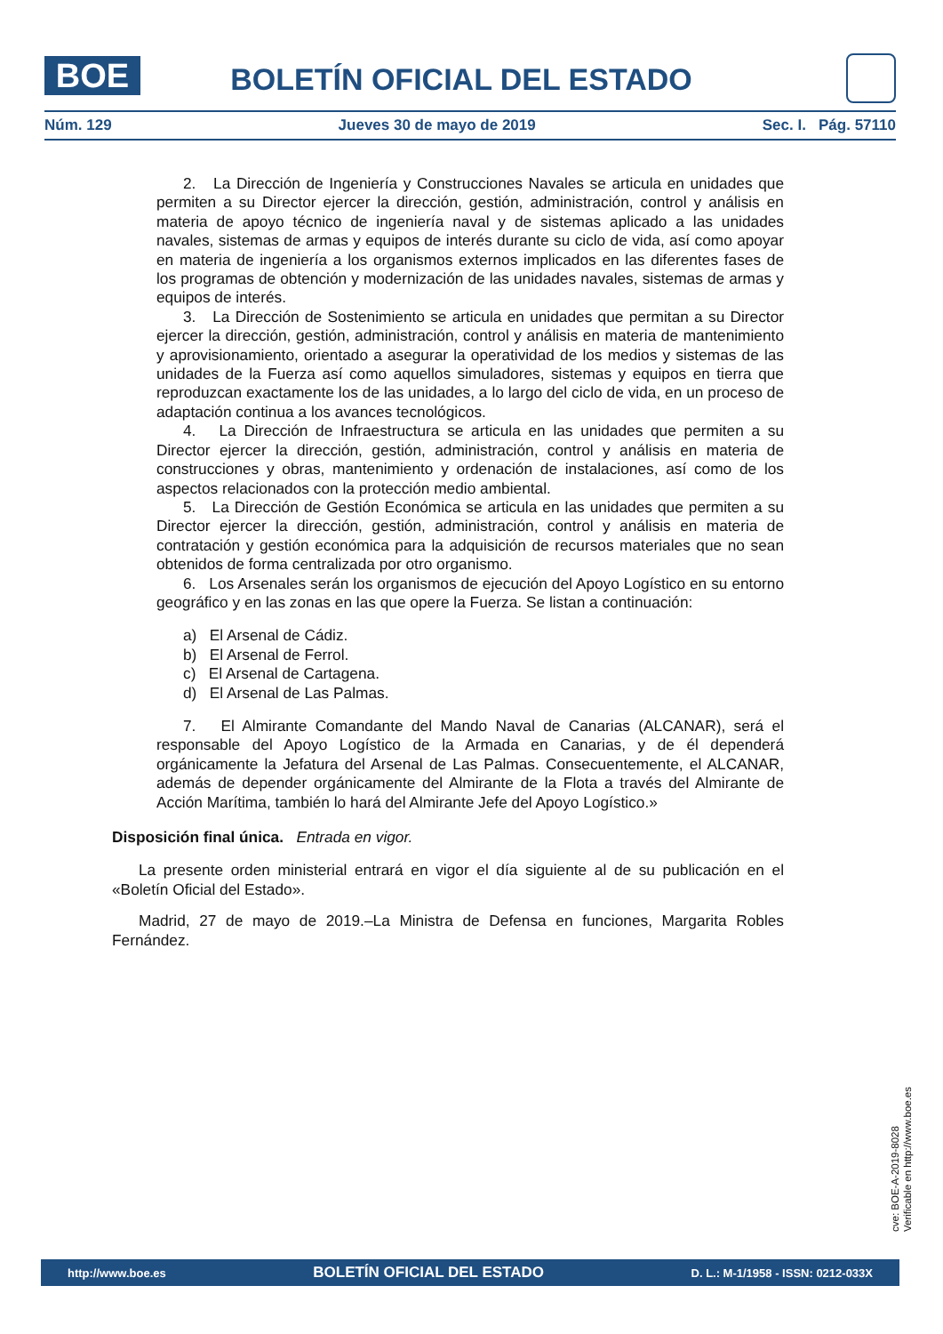BOE
BOLETÍN OFICIAL DEL ESTADO
Núm. 129 Jueves 30 de mayo de 2019 Sec. I. Pág. 57110
2. La Dirección de Ingeniería y Construcciones Navales se articula en unidades que permiten a su Director ejercer la dirección, gestión, administración, control y análisis en materia de apoyo técnico de ingeniería naval y de sistemas aplicado a las unidades navales, sistemas de armas y equipos de interés durante su ciclo de vida, así como apoyar en materia de ingeniería a los organismos externos implicados en las diferentes fases de los programas de obtención y modernización de las unidades navales, sistemas de armas y equipos de interés.
3. La Dirección de Sostenimiento se articula en unidades que permitan a su Director ejercer la dirección, gestión, administración, control y análisis en materia de mantenimiento y aprovisionamiento, orientado a asegurar la operatividad de los medios y sistemas de las unidades de la Fuerza así como aquellos simuladores, sistemas y equipos en tierra que reproduzcan exactamente los de las unidades, a lo largo del ciclo de vida, en un proceso de adaptación continua a los avances tecnológicos.
4. La Dirección de Infraestructura se articula en las unidades que permiten a su Director ejercer la dirección, gestión, administración, control y análisis en materia de construcciones y obras, mantenimiento y ordenación de instalaciones, así como de los aspectos relacionados con la protección medio ambiental.
5. La Dirección de Gestión Económica se articula en las unidades que permiten a su Director ejercer la dirección, gestión, administración, control y análisis en materia de contratación y gestión económica para la adquisición de recursos materiales que no sean obtenidos de forma centralizada por otro organismo.
6. Los Arsenales serán los organismos de ejecución del Apoyo Logístico en su entorno geográfico y en las zonas en las que opere la Fuerza. Se listan a continuación:
a) El Arsenal de Cádiz.
b) El Arsenal de Ferrol.
c) El Arsenal de Cartagena.
d) El Arsenal de Las Palmas.
7. El Almirante Comandante del Mando Naval de Canarias (ALCANAR), será el responsable del Apoyo Logístico de la Armada en Canarias, y de él dependerá orgánicamente la Jefatura del Arsenal de Las Palmas. Consecuentemente, el ALCANAR, además de depender orgánicamente del Almirante de la Flota a través del Almirante de Acción Marítima, también lo hará del Almirante Jefe del Apoyo Logístico.»
Disposición final única. Entrada en vigor.
La presente orden ministerial entrará en vigor el día siguiente al de su publicación en el «Boletín Oficial del Estado».
Madrid, 27 de mayo de 2019.–La Ministra de Defensa en funciones, Margarita Robles Fernández.
cve: BOE-A-2019-8028
Verificable en http://www.boe.es
http://www.boe.es BOLETÍN OFICIAL DEL ESTADO D. L.: M-1/1958 - ISSN: 0212-033X